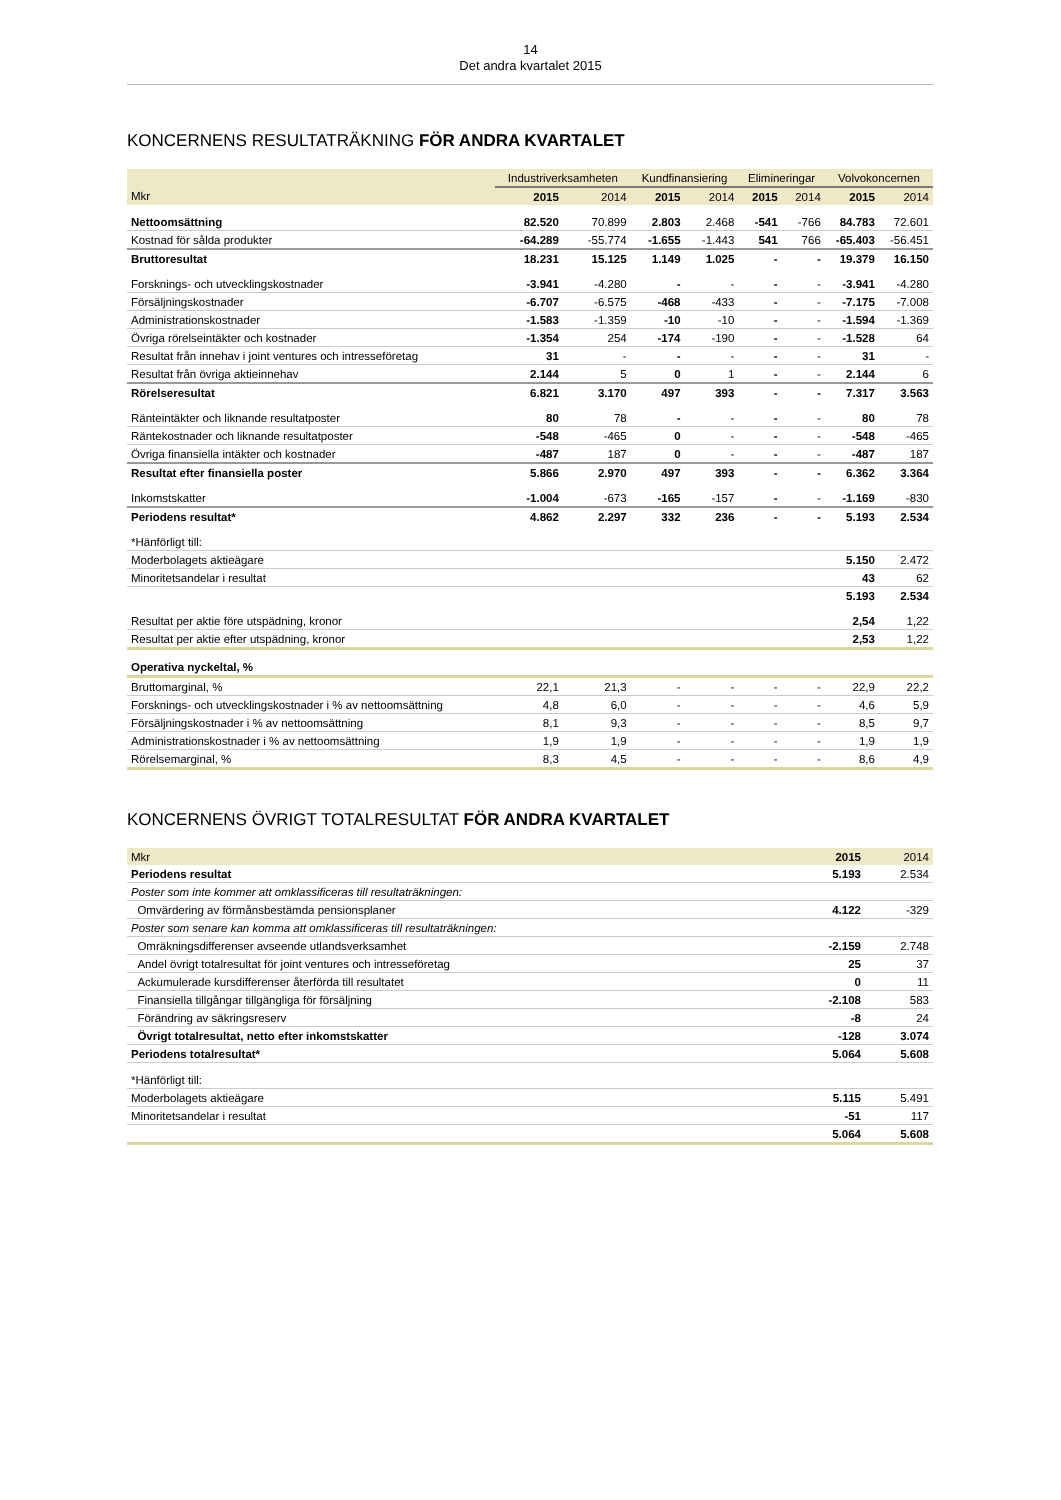14
Det andra kvartalet 2015
KONCERNENS RESULTATRÄKNING FÖR ANDRA KVARTALET
| | Industriverksamheten | | Kundfinansiering | | Elimineringar | | Volvokoncernen | |
| --- | --- | --- | --- | --- | --- | --- | --- | --- |
| Mkr | 2015 | 2014 | 2015 | 2014 | 2015 | 2014 | 2015 | 2014 |
| Nettoomsättning | 82.520 | 70.899 | 2.803 | 2.468 | -541 | -766 | 84.783 | 72.601 |
| Kostnad för sålda produkter | -64.289 | -55.774 | -1.655 | -1.443 | 541 | 766 | -65.403 | -56.451 |
| Bruttoresultat | 18.231 | 15.125 | 1.149 | 1.025 | - | - | 19.379 | 16.150 |
| Forsknings- och utvecklingskostnader | -3.941 | -4.280 | - | - | - | - | -3.941 | -4.280 |
| Försäljningskostnader | -6.707 | -6.575 | -468 | -433 | - | - | -7.175 | -7.008 |
| Administrationskostnader | -1.583 | -1.359 | -10 | -10 | - | - | -1.594 | -1.369 |
| Övriga rörelseintäkter och kostnader | -1.354 | 254 | -174 | -190 | - | - | -1.528 | 64 |
| Resultat från innehav i joint ventures och intresseföretag | 31 | - | - | - | - | - | 31 | - |
| Resultat från övriga aktieinnehav | 2.144 | 5 | 0 | 1 | - | - | 2.144 | 6 |
| Rörelseresultat | 6.821 | 3.170 | 497 | 393 | - | - | 7.317 | 3.563 |
| Ränteintäkter och liknande resultatposter | 80 | 78 | - | - | - | - | 80 | 78 |
| Räntekostnader och liknande resultatposter | -548 | -465 | 0 | - | - | - | -548 | -465 |
| Övriga finansiella intäkter och kostnader | -487 | 187 | 0 | - | - | - | -487 | 187 |
| Resultat efter finansiella poster | 5.866 | 2.970 | 497 | 393 | - | - | 6.362 | 3.364 |
| Inkomstskatter | -1.004 | -673 | -165 | -157 | - | - | -1.169 | -830 |
| Periodens resultat* | 4.862 | 2.297 | 332 | 236 | - | - | 5.193 | 2.534 |
| *Hänförligt till: | | | | | | | | |
| Moderbolagets aktieägare | | | | | | | 5.150 | 2.472 |
| Minoritetsandelar i resultat | | | | | | | 43 | 62 |
| | | | | | | | 5.193 | 2.534 |
| Resultat per aktie före utspädning, kronor | | | | | | | 2,54 | 1,22 |
| Resultat per aktie efter utspädning, kronor | | | | | | | 2,53 | 1,22 |
| Operativa nyckeltal, % | | | | | | | | |
| Bruttomarginal, % | 22,1 | 21,3 | - | - | - | - | 22,9 | 22,2 |
| Forsknings- och utvecklingskostnader i % av nettoomsättning | 4,8 | 6,0 | - | - | - | - | 4,6 | 5,9 |
| Försäljningskostnader i % av nettoomsättning | 8,1 | 9,3 | - | - | - | - | 8,5 | 9,7 |
| Administrationskostnader i % av nettoomsättning | 1,9 | 1,9 | - | - | - | - | 1,9 | 1,9 |
| Rörelsemarginal, % | 8,3 | 4,5 | - | - | - | - | 8,6 | 4,9 |
KONCERNENS ÖVRIGT TOTALRESULTAT FÖR ANDRA KVARTALET
| Mkr | 2015 | 2014 |
| --- | --- | --- |
| Periodens resultat | 5.193 | 2.534 |
| Poster som inte kommer att omklassificeras till resultaträkningen: | | |
| Omvärdering av förmånsbestämda pensionsplaner | 4.122 | -329 |
| Poster som senare kan komma att omklassificeras till resultaträkningen: | | |
| Omräkningsdifferenser avseende utlandsverksamhet | -2.159 | 2.748 |
| Andel övrigt totalresultat för joint ventures och intresseföretag | 25 | 37 |
| Ackumulerade kursdifferenser återförda till resultatet | 0 | 11 |
| Finansiella tillgångar tillgängliga för försäljning | -2.108 | 583 |
| Förändring av säkringsreserv | -8 | 24 |
| Övrigt totalresultat, netto efter inkomstskatter | -128 | 3.074 |
| Periodens totalresultat* | 5.064 | 5.608 |
| *Hänförligt till: | | |
| Moderbolagets aktieägare | 5.115 | 5.491 |
| Minoritetsandelar i resultat | -51 | 117 |
| | 5.064 | 5.608 |